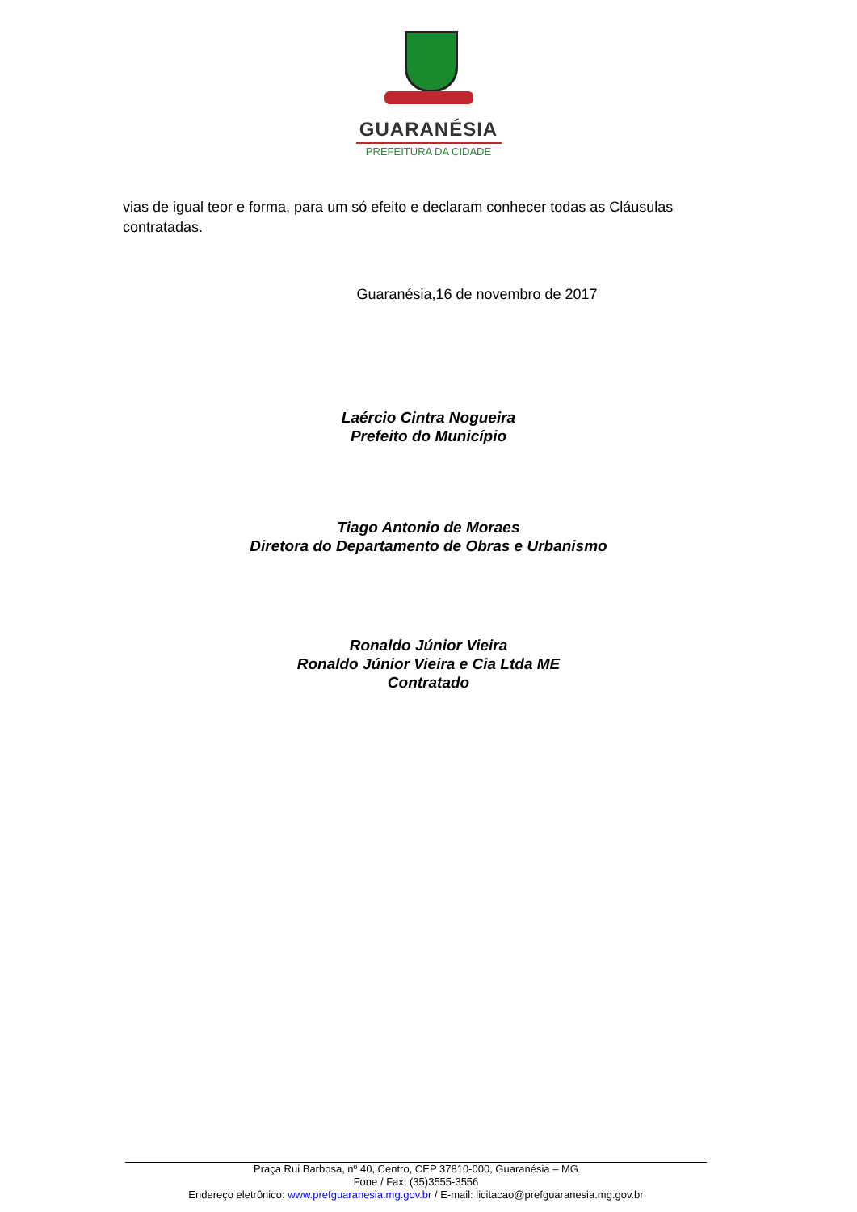GUARANÉSIA
PREFEITURA DA CIDADE
vias de igual teor e forma, para um só efeito e declaram conhecer todas as Cláusulas contratadas.
Guaranésia,16 de novembro de 2017
Laércio Cintra Nogueira
Prefeito do Município
Tiago Antonio de Moraes
Diretora do Departamento de Obras e Urbanismo
Ronaldo Júnior Vieira
Ronaldo Júnior Vieira e Cia Ltda ME
Contratado
Praça Rui Barbosa, nº 40, Centro, CEP 37810-000, Guaranésia – MG
Fone / Fax: (35)3555-3556
Endereço eletrônico: www.prefguaranesia.mg.gov.br / E-mail: licitacao@prefguaranesia.mg.gov.br